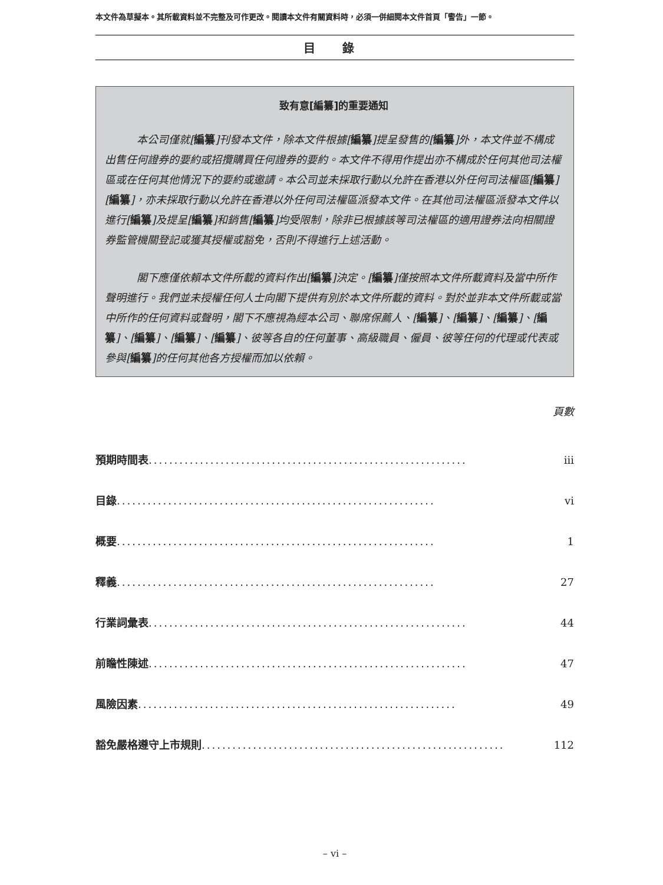本文件為草擬本。其所載資料並不完整及可作更改。閱讀本文件有關資料時，必須一併細閱本文件首頁「警告」一節。
目 錄
致有意[編纂]的重要通知
本公司僅就[編纂]刊發本文件，除本文件根據[編纂]提呈發售的[編纂]外，本文件並不構成出售任何證券的要約或招攬購買任何證券的要約。本文件不得用作提出亦不構成於任何其他司法權區或在任何其他情況下的要約或邀請。本公司並未採取行動以允許在香港以外任何司法權區[編纂][編纂]，亦未採取行動以允許在香港以外任何司法權區派發本文件。在其他司法權區派發本文件以進行[編纂]及提呈[編纂]和銷售[編纂]均受限制，除非已根據該等司法權區的適用證券法向相關證券監管機關登記或獲其授權或豁免，否則不得進行上述活動。
閣下應僅依賴本文件所載的資料作出[編纂]決定。[編纂]僅按照本文件所載資料及當中所作聲明進行。我們並未授權任何人士向閣下提供有別於本文件所載的資料。對於並非本文件所載或當中所作的任何資料或聲明，閣下不應視為經本公司、聯席保薦人、[編纂]、[編纂]、[編纂]、[編纂]、[編纂]、[編纂]、[編纂]、彼等各自的任何董事、高級職員、僱員、彼等任何的代理或代表或參與[編纂]的任何其他各方授權而加以依賴。
頁數
預期時間表.............................................................. iii
目錄 .............................................................. vi
概要 .............................................................. 1
釋義 .............................................................. 27
行業詞彙表.............................................................. 44
前瞻性陳述.............................................................. 47
風險因素.............................................................. 49
豁免嚴格遵守上市規則 .............................................................. 112
– vi –